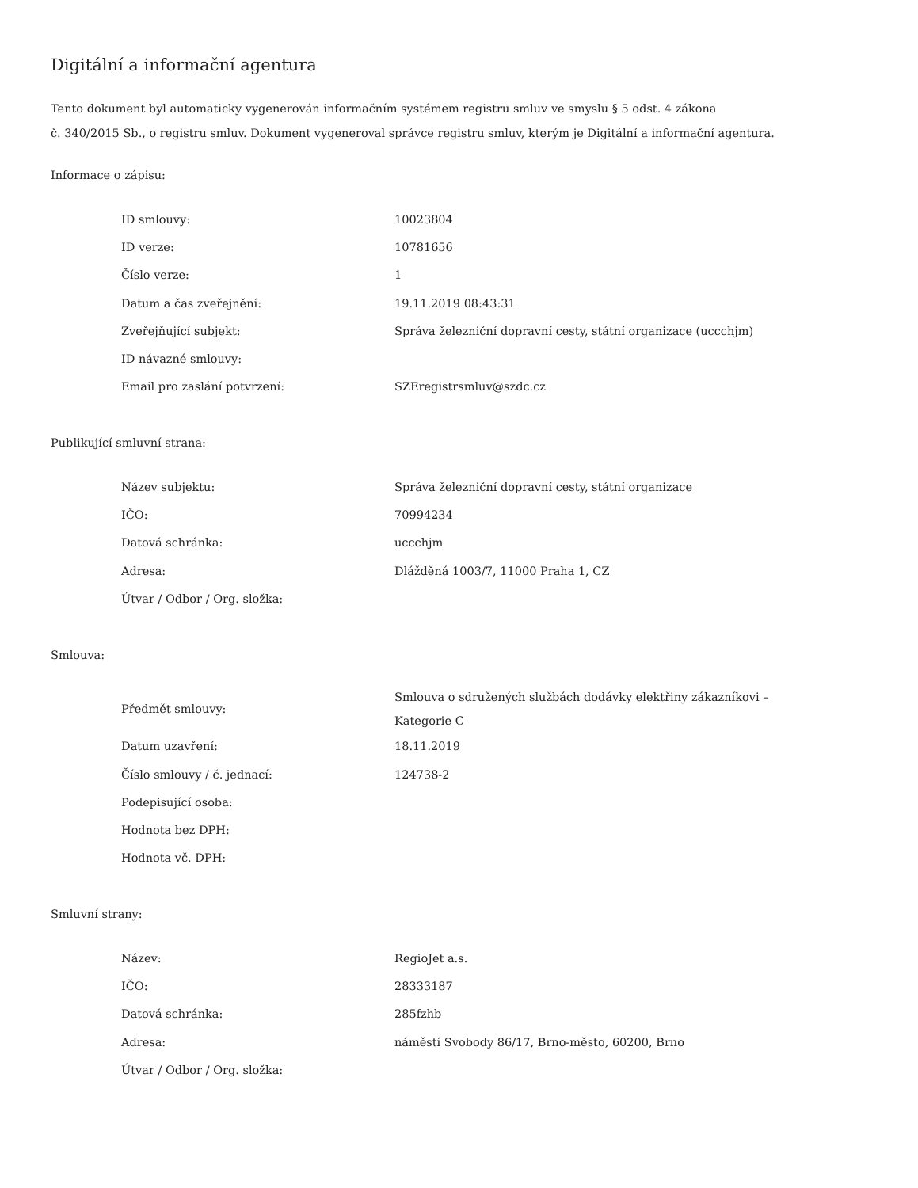Digitální a informační agentura
Tento dokument byl automaticky vygenerován informačním systémem registru smluv ve smyslu § 5 odst. 4 zákona
č. 340/2015 Sb., o registru smluv. Dokument vygeneroval správce registru smluv, kterým je Digitální a informační agentura.
Informace o zápisu:
| ID smlouvy: | 10023804 |
| ID verze: | 10781656 |
| Číslo verze: | 1 |
| Datum a čas zveřejnění: | 19.11.2019 08:43:31 |
| Zveřejňující subjekt: | Správa železniční dopravní cesty, státní organizace (uccchjm) |
| ID návazné smlouvy: | |
| Email pro zaslání potvrzení: | SZEregistrsmluv@szdc.cz |
Publikující smluvní strana:
| Název subjektu: | Správa železniční dopravní cesty, státní organizace |
| IČO: | 70994234 |
| Datová schránka: | uccchjm |
| Adresa: | Dlážděná 1003/7, 11000 Praha 1, CZ |
| Útvar / Odbor / Org. složka: | |
Smlouva:
| Předmět smlouvy: | Smlouva o sdružených službách dodávky elektřiny zákazníkovi – Kategorie C |
| Datum uzavření: | 18.11.2019 |
| Číslo smlouvy / č. jednací: | 124738-2 |
| Podepisující osoba: | |
| Hodnota bez DPH: | |
| Hodnota vč. DPH: | |
Smluvní strany:
| Název: | RegioJet a.s. |
| IČO: | 28333187 |
| Datová schránka: | 285fzhb |
| Adresa: | náměstí Svobody 86/17, Brno-město, 60200, Brno |
| Útvar / Odbor / Org. složka: | |